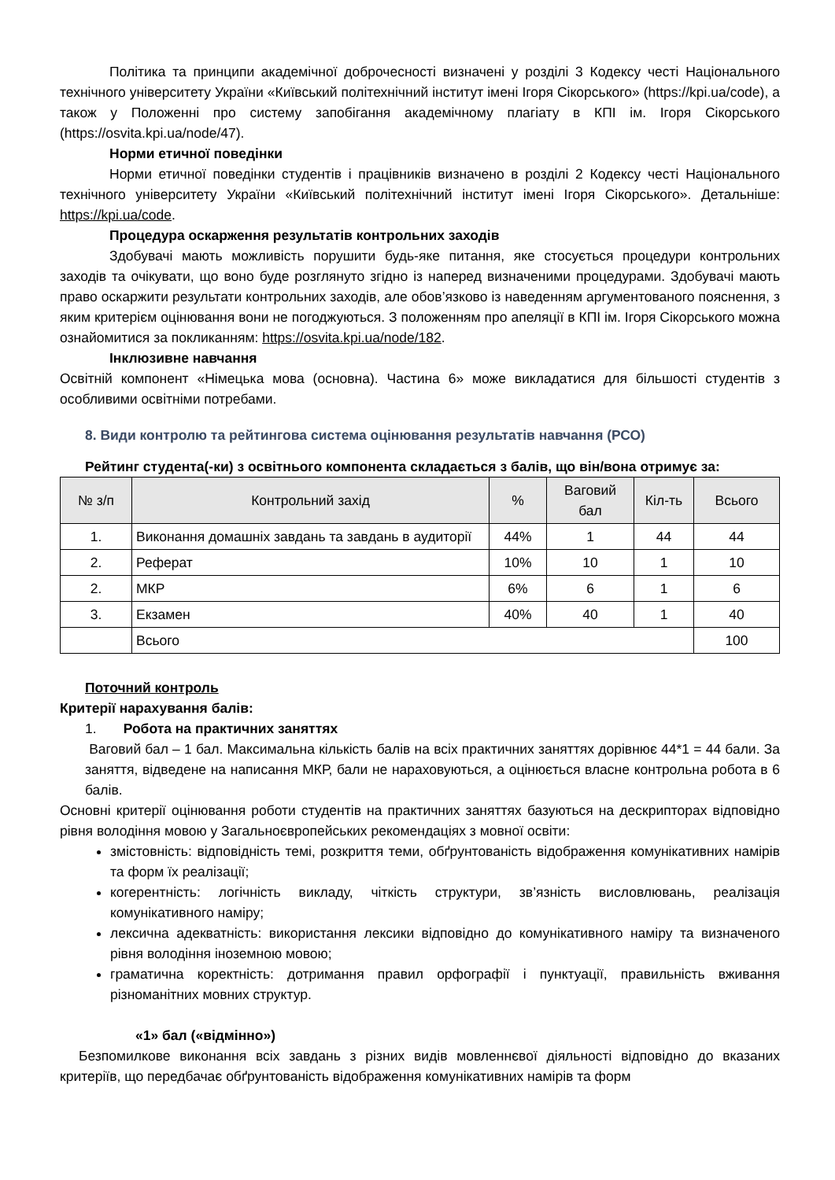Політика та принципи академічної доброчесності визначені у розділі 3 Кодексу честі Національного технічного університету України «Київський політехнічний інститут імені Ігоря Сікорського» (https://kpi.ua/code), а також у Положенні про систему запобігання академічному плагіату в КПІ ім. Ігоря Сікорського (https://osvita.kpi.ua/node/47).
Норми етичної поведінки
Норми етичної поведінки студентів і працівників визначено в розділі 2 Кодексу честі Національного технічного університету України «Київський політехнічний інститут імені Ігоря Сікорського». Детальніше: https://kpi.ua/code.
Процедура оскарження результатів контрольних заходів
Здобувачі мають можливість порушити будь-яке питання, яке стосується процедури контрольних заходів та очікувати, що воно буде розглянуто згідно із наперед визначеними процедурами. Здобувачі мають право оскаржити результати контрольних заходів, але обов’язково із наведенням аргументованого пояснення, з яким критерієм оцінювання вони не погоджуються. З положенням про апеляції в КПІ ім. Ігоря Сікорського можна ознайомитися за покликанням: https://osvita.kpi.ua/node/182.
Інклюзивне навчання
Освітній компонент «Німецька мова (основна). Частина 6» може викладатися для більшості студентів з особливими освітніми потребами.
8. Види контролю та рейтингова система оцінювання результатів навчання (РСО)
Рейтинг студента(-ки) з освітнього компонента складається з балів, що він/вона отримує за:
| № з/п | Контрольний захід | % | Ваговий бал | Кіл-ть | Всього |
| --- | --- | --- | --- | --- | --- |
| 1. | Виконання домашніх завдань та завдань в аудиторії | 44% | 1 | 44 | 44 |
| 2. | Реферат | 10% | 10 | 1 | 10 |
| 2. | МКР | 6% | 6 | 1 | 6 |
| 3. | Екзамен | 40% | 40 | 1 | 40 |
| | Всього | | | | 100 |
Поточний контроль
Критерії нарахування балів:
1. Робота на практичних заняттях
Ваговий бал – 1 бал. Максимальна кількість балів на всіх практичних заняттях дорівнює 44*1 = 44 бали. За заняття, відведене на написання МКР, бали не нараховуються, а оцінюється власне контрольна робота в 6 балів.
Основні критерії оцінювання роботи студентів на практичних заняттях базуються на дескрипторах відповідно рівня володіння мовою у Загальноєвропейських рекомендаціях з мовної освіти:
змістовність: відповідність темі, розкриття теми, обґрунтованість відображення комунікативних намірів та форм їх реалізації;
когерентність: логічність викладу, чіткість структури, зв’язність висловлювань, реалізація комунікативного наміру;
лексична адекватність: використання лексики відповідно до комунікативного наміру та визначеного рівня володіння іноземною мовою;
граматична коректність: дотримання правил орфографії і пунктуації, правильність вживання різноманітних мовних структур.
«1» бал («відмінно»)
Безпомилкове виконання всіх завдань з різних видів мовленнєвої діяльності відповідно до вказаних критеріїв, що передбачає обґрунтованість відображення комунікативних намірів та форм